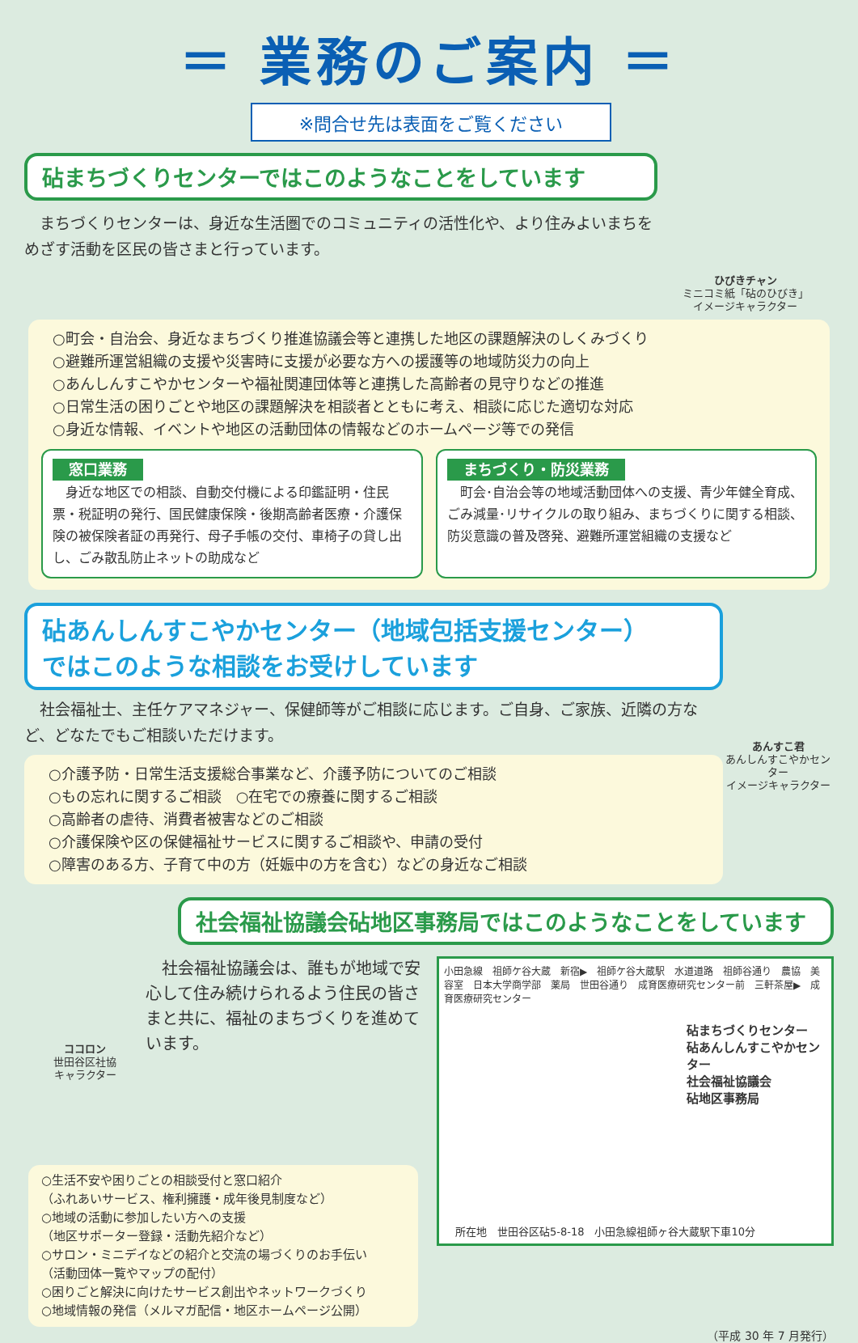＝ 業務のご案内 ＝
※問合せ先は表面をご覧ください
砧まちづくりセンターではこのようなことをしています
　まちづくりセンターは、身近な生活圏でのコミュニティの活性化や、より住みよいまちをめざす活動を区民の皆さまと行っています。
ひびきチャン
ミニコミ紙「砧のひびき」
イメージキャラクター
○町会・自治会、身近なまちづくり推進協議会等と連携した地区の課題解決のしくみづくり
○避難所運営組織の支援や災害時に支援が必要な方への援護等の地域防災力の向上
○あんしんすこやかセンターや福祉関連団体等と連携した高齢者の見守りなどの推進
○日常生活の困りごとや地区の課題解決を相談者とともに考え、相談に応じた適切な対応
○身近な情報、イベントや地区の活動団体の情報などのホームページ等での発信
窓口業務
　身近な地区での相談、自動交付機による印鑑証明・住民票・税証明の発行、国民健康保険・後期高齢者医療・介護保険の被保険者証の再発行、母子手帳の交付、車椅子の貸し出し、ごみ散乱防止ネットの助成など
まちづくり・防災業務
　町会･自治会等の地域活動団体への支援、青少年健全育成、ごみ減量･リサイクルの取り組み、まちづくりに関する相談、防災意識の普及啓発、避難所運営組織の支援など
砧あんしんすこやかセンター（地域包括支援センター）
ではこのような相談をお受けしています
　社会福祉士、主任ケアマネジャー、保健師等がご相談に応じます。ご自身、ご家族、近隣の方など、どなたでもご相談いただけます。
○介護予防・日常生活支援総合事業など、介護予防についてのご相談
○もの忘れに関するご相談　○在宅での療養に関するご相談
○高齢者の虐待、消費者被害などのご相談
○介護保険や区の保健福祉サービスに関するご相談や、申請の受付
○障害のある方、子育て中の方（妊娠中の方を含む）などの身近なご相談
あんすこ君
あんしんすこやかセンター
イメージキャラクター
ココロン
世田谷区社協
キャラクター
社会福祉協議会砧地区事務局ではこのようなことをしています
　社会福祉協議会は、誰もが地域で安心して住み続けられるよう住民の皆さまと共に、福祉のまちづくりを進めています。
小田急線　祖師ケ谷大蔵　新宿▶　祖師ケ谷大蔵駅　水道道路　祖師谷通り　農協　美容室　日本大学商学部　薬局　世田谷通り　成育医療研究センター前　三軒茶屋▶　成育医療研究センター
砧まちづくりセンター
砧あんしんすこやかセンター
社会福祉協議会
砧地区事務局
所在地　世田谷区砧5-8-18　小田急線祖師ヶ谷大蔵駅下車10分
○生活不安や困りごとの相談受付と窓口紹介
（ふれあいサービス、権利擁護・成年後見制度など）
○地域の活動に参加したい方への支援
（地区サポーター登録・活動先紹介など）
○サロン・ミニデイなどの紹介と交流の場づくりのお手伝い
（活動団体一覧やマップの配付）
○困りごと解決に向けたサービス創出やネットワークづくり
○地域情報の発信（メルマガ配信・地区ホームページ公開）
（平成 30 年 7 月発行）